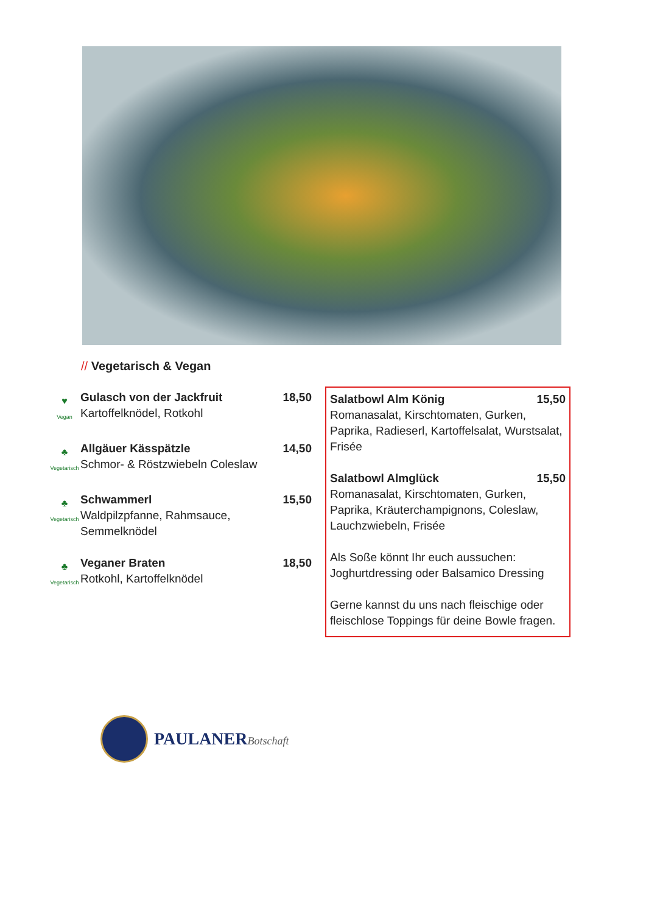// Vegetarisch & Vegan
♥
Vegan
Gulasch von der Jackfruit 18,50
Kartoffelknödel, Rotkohl
♣
Vegetarisch
Allgäuer Kässpätzle 14,50
Schmor- & Röstzwiebeln Coleslaw
♣
Vegetarisch
Schwammerl 15,50
Waldpilzpfanne, Rahmsauce,
Semmelknödel
♣
Vegetarisch
Veganer Braten 18,50
Rotkohl, Kartoffelknödel
Salatbowl Alm König 15,50
Romanasalat, Kirschtomaten, Gurken, Paprika, Radieserl, Kartoffelsalat, Wurstsalat, Frisée
Salatbowl Almglück 15,50
Romanasalat, Kirschtomaten, Gurken, Paprika, Kräuterchampignons, Coleslaw, Lauchzwiebeln, Frisée
Als Soße könnt Ihr euch aussuchen: Joghurtdressing oder Balsamico Dressing
Gerne kannst du uns nach fleischige oder fleischlose Toppings für deine Bowle fragen.
PAULANERBotschaft